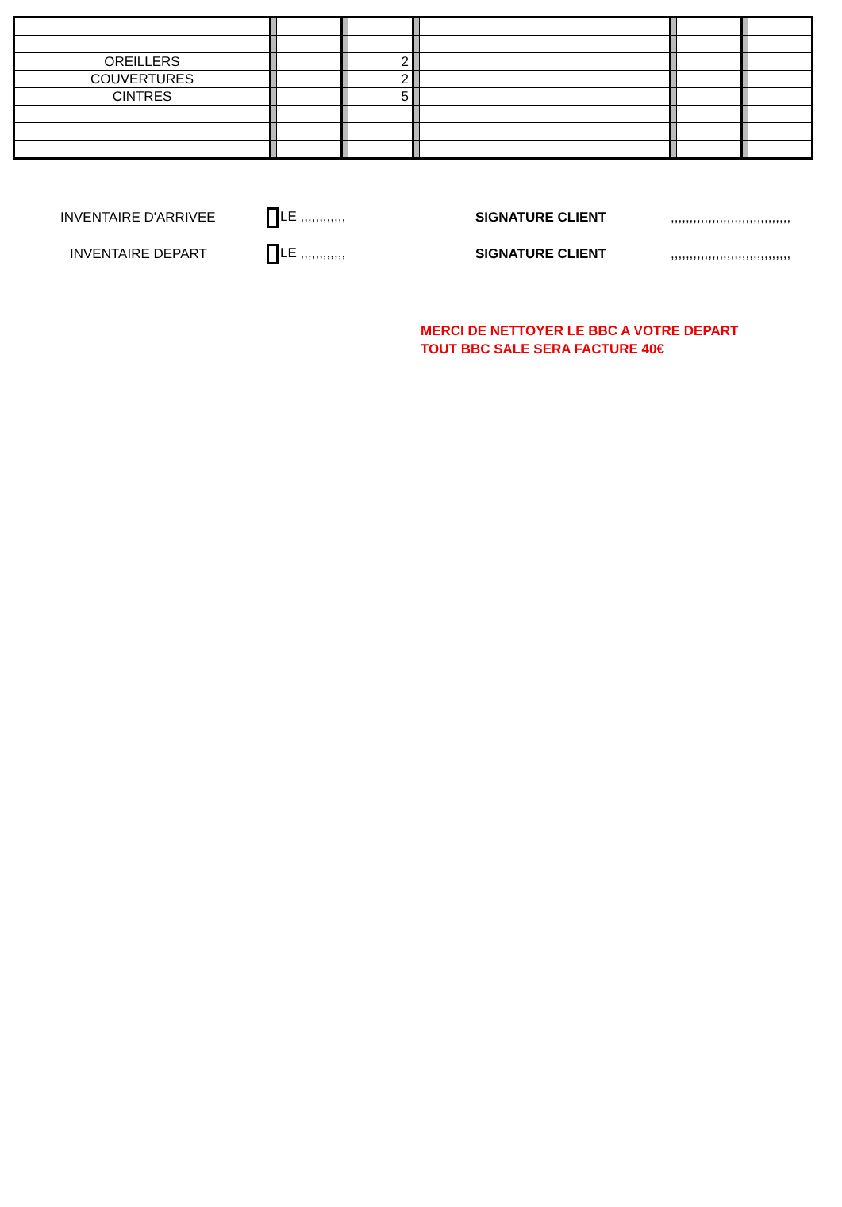| OREILLERS | | | | 2 | | | | | | |
| COUVERTURES | | | | 2 | | | | | | |
| CINTRES | | | | 5 | | | | | | |
INVENTAIRE D'ARRIVEE LE ,,,,,,,,,,,, SIGNATURE CLIENT,,,,,,,,,,,,,,,,,,,,,,,,,,,,,,,,
INVENTAIRE DEPART LE ,,,,,,,,,,,, SIGNATURE CLIENT,,,,,,,,,,,,,,,,,,,,,,,,,,,,,,,,
MERCI DE NETTOYER LE BBC A VOTRE DEPART
TOUT BBC SALE SERA FACTURE 40€